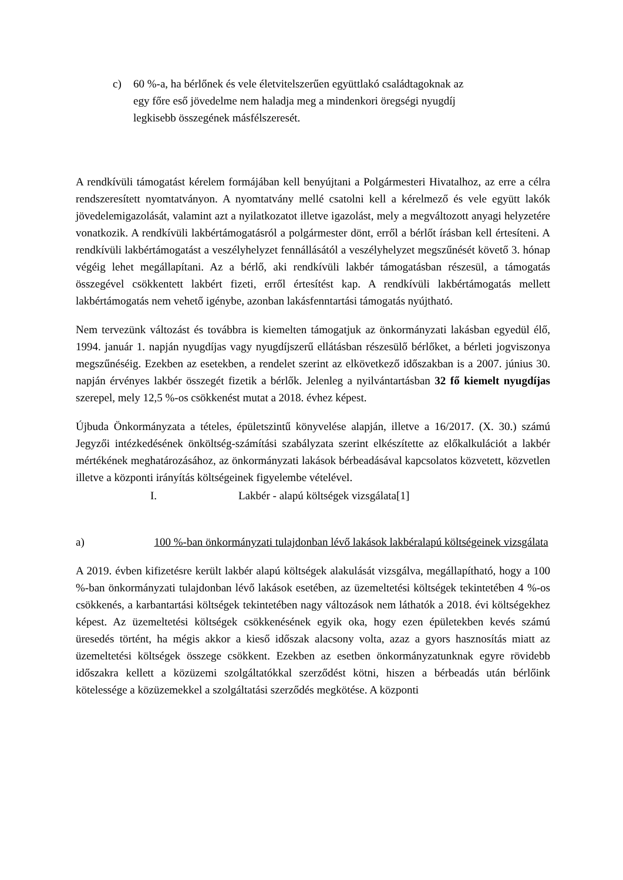c) 60 %-a, ha bérlőnek és vele életvitelszerűen együttlakó családtagoknak az egy főre eső jövedelme nem haladja meg a mindenkori öregségi nyugdíj legkisebb összegének másfélszeresét.
A rendkívüli támogatást kérelem formájában kell benyújtani a Polgármesteri Hivatalhoz, az erre a célra rendszeresített nyomtatványon. A nyomtatvány mellé csatolni kell a kérelmező és vele együtt lakók jövedelemigazolását, valamint azt a nyilatkozatot illetve igazolást, mely a megváltozott anyagi helyzetére vonatkozik. A rendkívüli lakbértámogatásról a polgármester dönt, erről a bérlőt írásban kell értesíteni. A rendkívüli lakbértámogatást a veszélyhelyzet fennállásától a veszélyhelyzet megszűnését követő 3. hónap végéig lehet megállapítani. Az a bérlő, aki rendkívüli lakbér támogatásban részesül, a támogatás összegével csökkentett lakbért fizeti, erről értesítést kap. A rendkívüli lakbértámogatás mellett lakbértámogatás nem vehető igénybe, azonban lakásfenntartási támogatás nyújtható.
Nem tervezünk változást és továbbra is kiemelten támogatjuk az önkormányzati lakásban egyedül élő, 1994. január 1. napján nyugdíjas vagy nyugdíjszerű ellátásban részesülő bérlőket, a bérleti jogviszonya megszűnéséig. Ezekben az esetekben, a rendelet szerint az elkövetkező időszakban is a 2007. június 30. napján érvényes lakbér összegét fizetik a bérlők. Jelenleg a nyilvántartásban 32 fő kiemelt nyugdíjas szerepel, mely 12,5 %-os csökkenést mutat a 2018. évhez képest.
Újbuda Önkormányzata a tételes, épületszintű könyvelése alapján, illetve a 16/2017. (X. 30.) számú Jegyzői intézkedésének önköltség-számítási szabályzata szerint elkészítette az előkalkulációt a lakbér mértékének meghatározásához, az önkormányzati lakások bérbeadásával kapcsolatos közvetett, közvetlen illetve a központi irányítás költségeinek figyelembe vételével.
I. Lakbér - alapú költségek vizsgálata[1]
a) 100 %-ban önkormányzati tulajdonban lévő lakások lakbéralapú költségeinek vizsgálata
A 2019. évben kifizetésre került lakbér alapú költségek alakulását vizsgálva, megállapítható, hogy a 100 %-ban önkormányzati tulajdonban lévő lakások esetében, az üzemeltetési költségek tekintetében 4 %-os csökkenés, a karbantartási költségek tekintetében nagy változások nem láthatók a 2018. évi költségekhez képest. Az üzemeltetési költségek csökkenésének egyik oka, hogy ezen épületekben kevés számú üresedés történt, ha mégis akkor a kieső időszak alacsony volta, azaz a gyors hasznosítás miatt az üzemeltetési költségek összege csökkent. Ezekben az esetben önkormányzatunknak egyre rövidebb időszakra kellett a közüzemi szolgáltatókkal szerződést kötni, hiszen a bérbeadás után bérlőink kötelessége a közüzemekkel a szolgáltatási szerződés megkötése. A központi